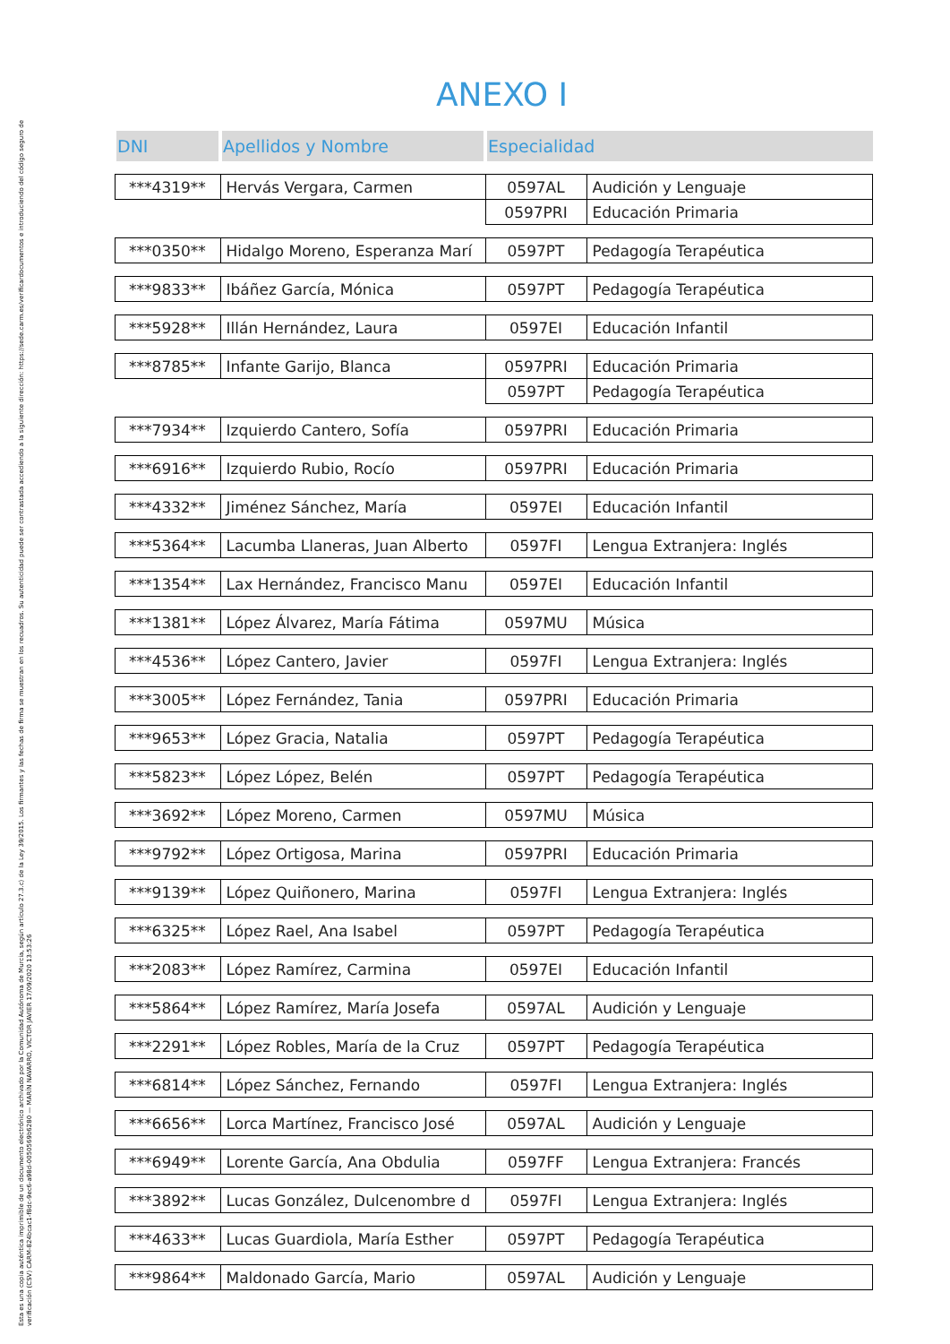Esta es una copia auténtica imprimible de un documento electrónico archivado por la Comunidad Autónoma de Murcia, según artículo 27.3.c) de la Ley 39/2015. Los firmantes y las fechas de firma se muestran en los recuadros. Su autenticidad puede ser contrastada accediendo a la siguiente dirección: https://sede.carm.es/verificardocumentos e introduciendo del código seguro de verificación (CSV) CARM-824bcac1-f8dc-9ec6-a98d-0050569b6280 — MARÍN NAVARRO, VICTOR JAVIER 17/09/2020 13:53:26
ANEXO I
| DNI | Apellidos y Nombre | Especialidad | |
| --- | --- | --- | --- |
| ***4319** | Hervás Vergara, Carmen | 0597AL | Audición y Lenguaje |
| | | 0597PRI | Educación Primaria |
| ***0350** | Hidalgo Moreno, Esperanza Marí | 0597PT | Pedagogía Terapéutica |
| ***9833** | Ibáñez García, Mónica | 0597PT | Pedagogía Terapéutica |
| ***5928** | Illán Hernández, Laura | 0597EI | Educación Infantil |
| ***8785** | Infante Garijo, Blanca | 0597PRI | Educación Primaria |
| | | 0597PT | Pedagogía Terapéutica |
| ***7934** | Izquierdo Cantero, Sofía | 0597PRI | Educación Primaria |
| ***6916** | Izquierdo Rubio, Rocío | 0597PRI | Educación Primaria |
| ***4332** | Jiménez Sánchez, María | 0597EI | Educación Infantil |
| ***5364** | Lacumba Llaneras, Juan Alberto | 0597FI | Lengua Extranjera: Inglés |
| ***1354** | Lax Hernández, Francisco Manu | 0597EI | Educación Infantil |
| ***1381** | López Álvarez, María Fátima | 0597MU | Música |
| ***4536** | López Cantero, Javier | 0597FI | Lengua Extranjera: Inglés |
| ***3005** | López Fernández, Tania | 0597PRI | Educación Primaria |
| ***9653** | López Gracia, Natalia | 0597PT | Pedagogía Terapéutica |
| ***5823** | López López, Belén | 0597PT | Pedagogía Terapéutica |
| ***3692** | López Moreno, Carmen | 0597MU | Música |
| ***9792** | López Ortigosa, Marina | 0597PRI | Educación Primaria |
| ***9139** | López Quiñonero, Marina | 0597FI | Lengua Extranjera: Inglés |
| ***6325** | López Rael, Ana Isabel | 0597PT | Pedagogía Terapéutica |
| ***2083** | López Ramírez, Carmina | 0597EI | Educación Infantil |
| ***5864** | López Ramírez, María Josefa | 0597AL | Audición y Lenguaje |
| ***2291** | López Robles, María de la Cruz | 0597PT | Pedagogía Terapéutica |
| ***6814** | López Sánchez, Fernando | 0597FI | Lengua Extranjera: Inglés |
| ***6656** | Lorca Martínez, Francisco José | 0597AL | Audición y Lenguaje |
| ***6949** | Lorente García, Ana Obdulia | 0597FF | Lengua Extranjera: Francés |
| ***3892** | Lucas González, Dulcenombre d | 0597FI | Lengua Extranjera: Inglés |
| ***4633** | Lucas Guardiola, María Esther | 0597PT | Pedagogía Terapéutica |
| ***9864** | Maldonado García, Mario | 0597AL | Audición y Lenguaje |